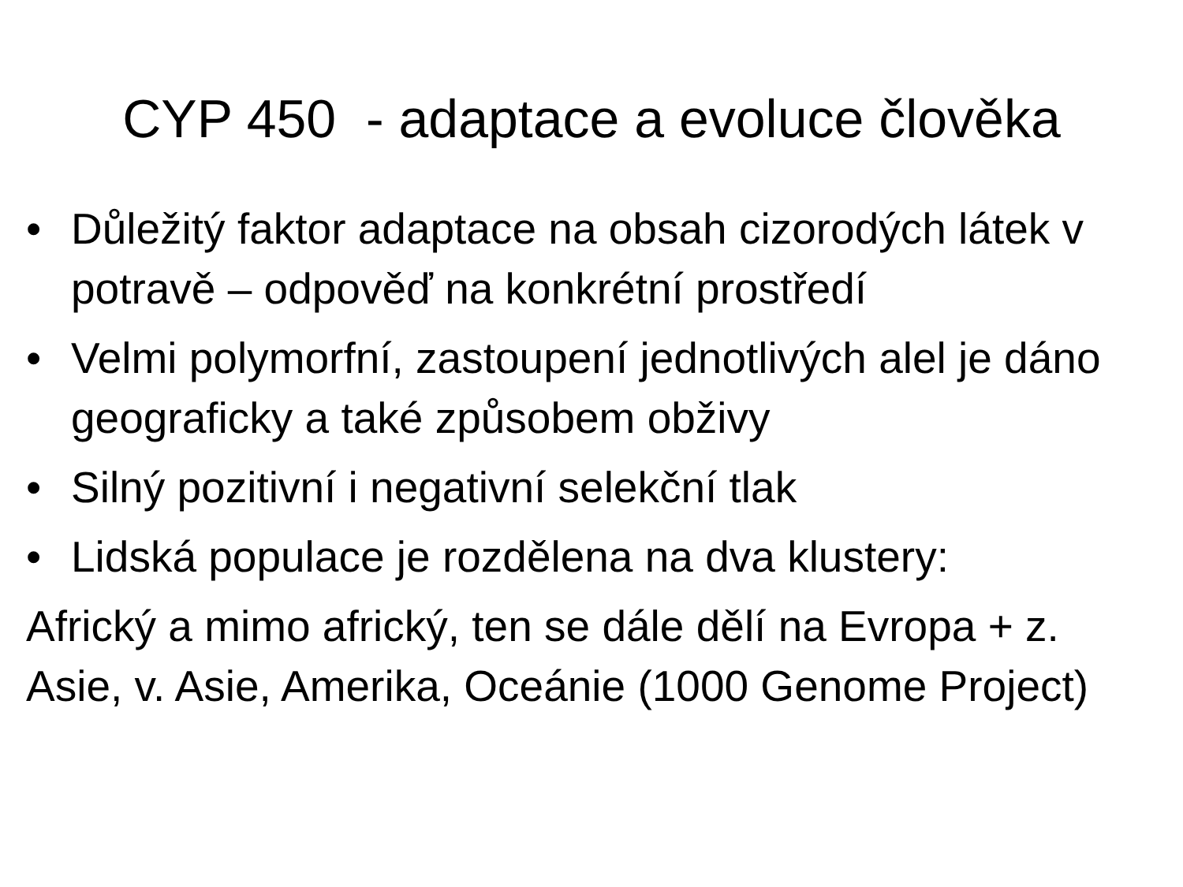CYP 450 - adaptace a evoluce člověka
• Důležitý faktor adaptace na obsah cizorodých látek v potravě – odpověď na konkrétní prostředí
• Velmi polymorfní, zastoupení jednotlivých alel je dáno geograficky a také způsobem obživy
• Silný pozitivní i negativní selekční tlak
• Lidská populace je rozdělena na dva klustery:
Africký a mimo africký, ten se dále dělí na Evropa + z. Asie, v. Asie, Amerika, Oceánie (1000 Genome Project)